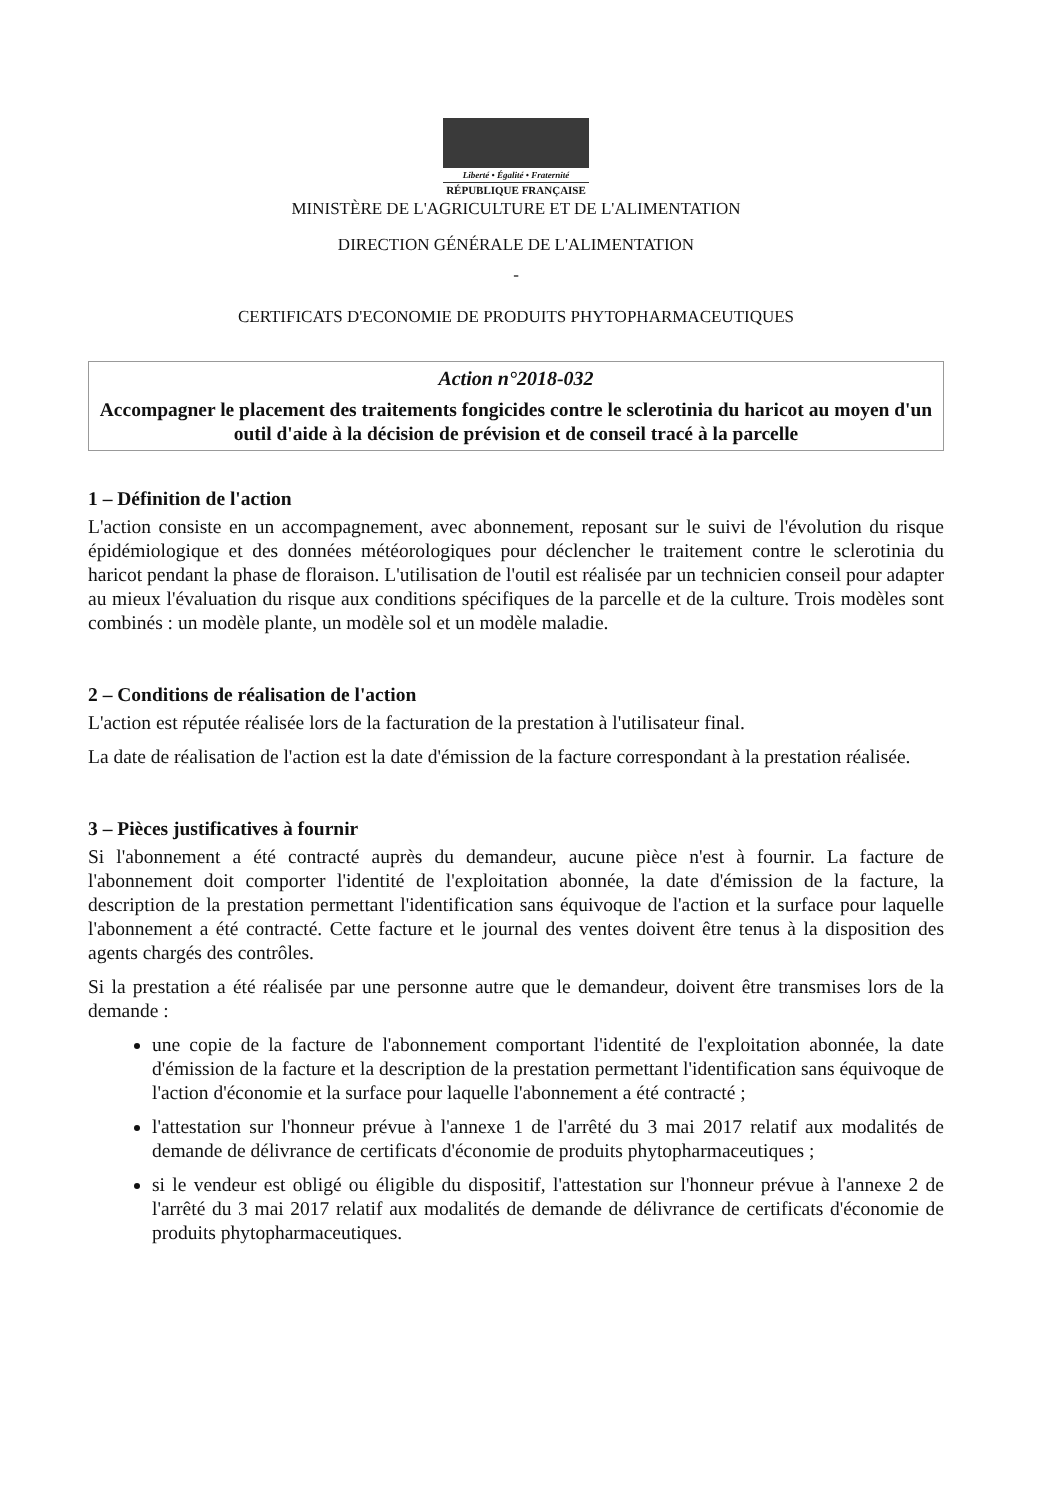Liberté • Égalité • Fraternité
RÉPUBLIQUE FRANÇAISE
MINISTÈRE DE L'AGRICULTURE ET DE L'ALIMENTATION
DIRECTION GÉNÉRALE DE L'ALIMENTATION
-
CERTIFICATS D'ECONOMIE DE PRODUITS PHYTOPHARMACEUTIQUES
Action n°2018-032
Accompagner le placement des traitements fongicides contre le sclerotinia du haricot au moyen d'un outil d'aide à la décision de prévision et de conseil tracé à la parcelle
1 – Définition de l'action
L'action consiste en un accompagnement, avec abonnement, reposant sur le suivi de l'évolution du risque épidémiologique et des données météorologiques pour déclencher le traitement contre le sclerotinia du haricot pendant la phase de floraison. L'utilisation de l'outil est réalisée par un technicien conseil pour adapter au mieux l'évaluation du risque aux conditions spécifiques de la parcelle et de la culture. Trois modèles sont combinés : un modèle plante, un modèle sol et un modèle maladie.
2 – Conditions de réalisation de l'action
L'action est réputée réalisée lors de la facturation de la prestation à l'utilisateur final.
La date de réalisation de l'action est la date d'émission de la facture correspondant à la prestation réalisée.
3 – Pièces justificatives à fournir
Si l'abonnement a été contracté auprès du demandeur, aucune pièce n'est à fournir. La facture de l'abonnement doit comporter l'identité de l'exploitation abonnée, la date d'émission de la facture, la description de la prestation permettant l'identification sans équivoque de l'action et la surface pour laquelle l'abonnement a été contracté. Cette facture et le journal des ventes doivent être tenus à la disposition des agents chargés des contrôles.
Si la prestation a été réalisée par une personne autre que le demandeur, doivent être transmises lors de la demande :
une copie de la facture de l'abonnement comportant l'identité de l'exploitation abonnée, la date d'émission de la facture et la description de la prestation permettant l'identification sans équivoque de l'action d'économie et la surface pour laquelle l'abonnement a été contracté ;
l'attestation sur l'honneur prévue à l'annexe 1 de l'arrêté du 3 mai 2017 relatif aux modalités de demande de délivrance de certificats d'économie de produits phytopharmaceutiques ;
si le vendeur est obligé ou éligible du dispositif, l'attestation sur l'honneur prévue à l'annexe 2 de l'arrêté du 3 mai 2017 relatif aux modalités de demande de délivrance de certificats d'économie de produits phytopharmaceutiques.